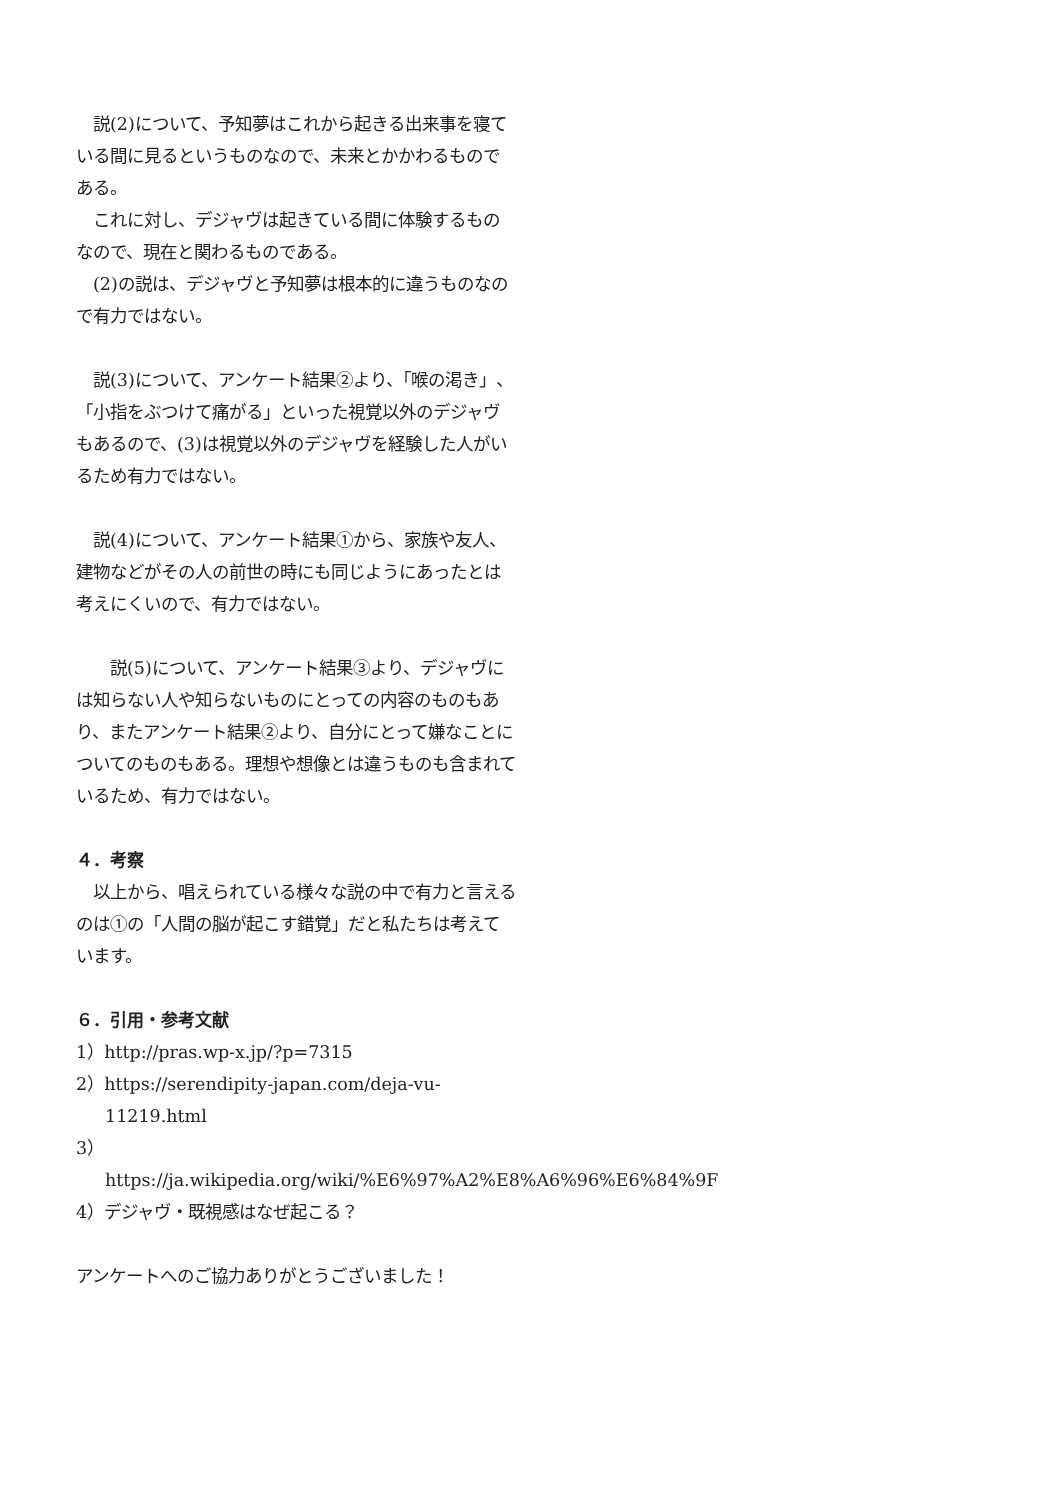説(2)について、予知夢はこれから起きる出来事を寝ている間に見るというものなので、未来とかかわるものである。
　これに対し、デジャヴは起きている間に体験するものなので、現在と関わるものである。
　(2)の説は、デジャヴと予知夢は根本的に違うものなので有力ではない。
　説(3)について、アンケート結果②より、「喉の渇き」、「小指をぶつけて痛がる」といった視覚以外のデジャヴもあるので、(3)は視覚以外のデジャヴを経験した人がいるため有力ではない。
　説(4)について、アンケート結果①から、家族や友人、建物などがその人の前世の時にも同じようにあったとは考えにくいので、有力ではない。
　　説(5)について、アンケート結果③より、デジャヴには知らない人や知らないものにとっての内容のものもあり、またアンケート結果②より、自分にとって嫌なことについてのものもある。理想や想像とは違うものも含まれているため、有力ではない。
４．考察
　以上から、唱えられている様々な説の中で有力と言えるのは①の「人間の脳が起こす錯覚」だと私たちは考えています。
６．引用・参考文献
1）http://pras.wp-x.jp/?p=7315
2）https://serendipity-japan.com/deja-vu-11219.html
3）https://ja.wikipedia.org/wiki/%E6%97%A2%E8%A6%96%E6%84%9F
4）デジャヴ・既視感はなぜ起こる？
アンケートへのご協力ありがとうございました！